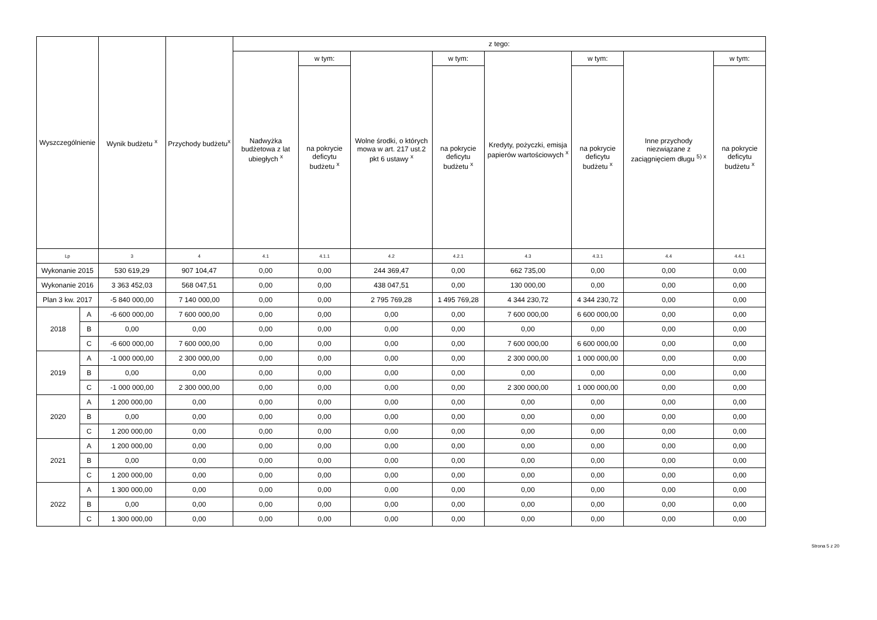| Wyszczególnienie | | Wynik budżetu <sup>x</sup> | Przychody budżetu<sup>x</sup> | z tego: | | | | | | | |
| --- | --- | --- | --- | --- | --- | --- | --- | --- | --- | --- | --- |
| | | | | Nadwyżka budżetowa z lat ubiegłych <sup>x</sup> | w tym: | Wolne środki, o których mowa w art. 217 ust.2 pkt 6 ustawy <sup>x</sup> | w tym: | Kredyty, pożyczki, emisja papierów wartościowych <sup>x</sup> | w tym: | Inne przychody niezwiązane z zaciągnięciem długu <sup>5) x</sup> | w tym: |
| | | | | | na pokrycie deficytu budżetu <sup>x</sup> | | na pokrycie deficytu budżetu <sup>x</sup> | | na pokrycie deficytu budżetu <sup>x</sup> | | na pokrycie deficytu budżetu <sup>x</sup> |
| Lp | | 3 | 4 | 4.1 | 4.1.1 | 4.2 | 4.2.1 | 4.3 | 4.3.1 | 4.4 | 4.4.1 |
| Wykonanie 2015 | | 530 619,29 | 907 104,47 | 0,00 | 0,00 | 244 369,47 | 0,00 | 662 735,00 | 0,00 | 0,00 | 0,00 |
| Wykonanie 2016 | | 3 363 452,03 | 568 047,51 | 0,00 | 0,00 | 438 047,51 | 0,00 | 130 000,00 | 0,00 | 0,00 | 0,00 |
| Plan 3 kw. 2017 | | -5 840 000,00 | 7 140 000,00 | 0,00 | 0,00 | 2 795 769,28 | 1 495 769,28 | 4 344 230,72 | 4 344 230,72 | 0,00 | 0,00 |
| 2018 | A | -6 600 000,00 | 7 600 000,00 | 0,00 | 0,00 | 0,00 | 0,00 | 7 600 000,00 | 6 600 000,00 | 0,00 | 0,00 |
| | B | 0,00 | 0,00 | 0,00 | 0,00 | 0,00 | 0,00 | 0,00 | 0,00 | 0,00 | 0,00 |
| | C | -6 600 000,00 | 7 600 000,00 | 0,00 | 0,00 | 0,00 | 0,00 | 7 600 000,00 | 6 600 000,00 | 0,00 | 0,00 |
| 2019 | A | -1 000 000,00 | 2 300 000,00 | 0,00 | 0,00 | 0,00 | 0,00 | 2 300 000,00 | 1 000 000,00 | 0,00 | 0,00 |
| | B | 0,00 | 0,00 | 0,00 | 0,00 | 0,00 | 0,00 | 0,00 | 0,00 | 0,00 | 0,00 |
| | C | -1 000 000,00 | 2 300 000,00 | 0,00 | 0,00 | 0,00 | 0,00 | 2 300 000,00 | 1 000 000,00 | 0,00 | 0,00 |
| 2020 | A | 1 200 000,00 | 0,00 | 0,00 | 0,00 | 0,00 | 0,00 | 0,00 | 0,00 | 0,00 | 0,00 |
| | B | 0,00 | 0,00 | 0,00 | 0,00 | 0,00 | 0,00 | 0,00 | 0,00 | 0,00 | 0,00 |
| | C | 1 200 000,00 | 0,00 | 0,00 | 0,00 | 0,00 | 0,00 | 0,00 | 0,00 | 0,00 | 0,00 |
| 2021 | A | 1 200 000,00 | 0,00 | 0,00 | 0,00 | 0,00 | 0,00 | 0,00 | 0,00 | 0,00 | 0,00 |
| | B | 0,00 | 0,00 | 0,00 | 0,00 | 0,00 | 0,00 | 0,00 | 0,00 | 0,00 | 0,00 |
| | C | 1 200 000,00 | 0,00 | 0,00 | 0,00 | 0,00 | 0,00 | 0,00 | 0,00 | 0,00 | 0,00 |
| 2022 | A | 1 300 000,00 | 0,00 | 0,00 | 0,00 | 0,00 | 0,00 | 0,00 | 0,00 | 0,00 | 0,00 |
| | B | 0,00 | 0,00 | 0,00 | 0,00 | 0,00 | 0,00 | 0,00 | 0,00 | 0,00 | 0,00 |
| | C | 1 300 000,00 | 0,00 | 0,00 | 0,00 | 0,00 | 0,00 | 0,00 | 0,00 | 0,00 | 0,00 |
Strona 5 z 20